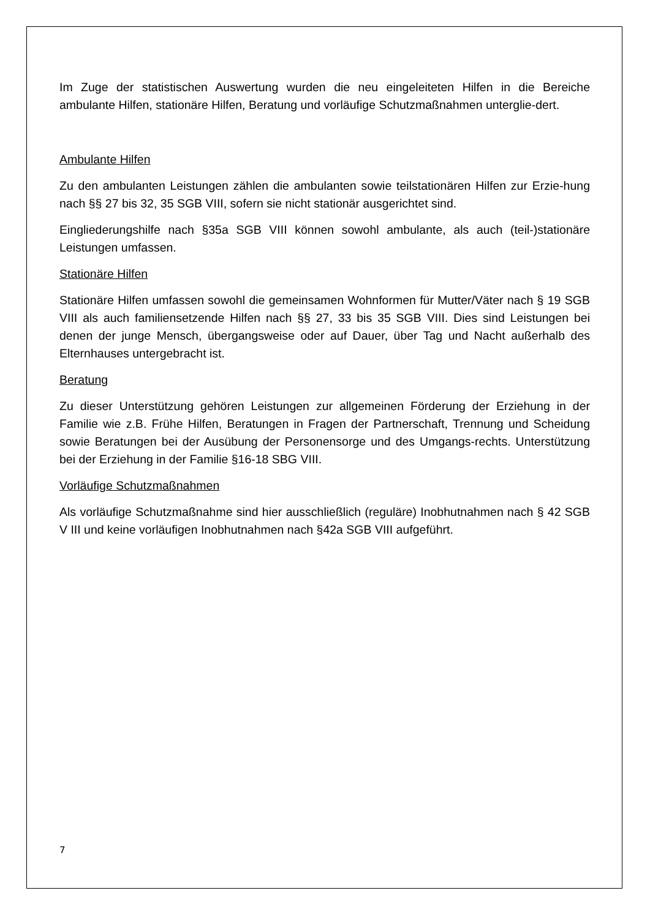Im Zuge der statistischen Auswertung wurden die neu eingeleiteten Hilfen in die Bereiche ambulante Hilfen, stationäre Hilfen, Beratung und vorläufige Schutzmaßnahmen unterglie-dert.
Ambulante Hilfen
Zu den ambulanten Leistungen zählen die ambulanten sowie teilstationären Hilfen zur Erzie-hung nach §§ 27 bis 32, 35 SGB VIII, sofern sie nicht stationär ausgerichtet sind.
Eingliederungshilfe nach §35a SGB VIII können sowohl ambulante, als auch (teil-)stationäre Leistungen umfassen.
Stationäre Hilfen
Stationäre Hilfen umfassen sowohl die gemeinsamen Wohnformen für Mutter/Väter nach § 19 SGB VIII als auch familiensetzende Hilfen nach §§ 27, 33 bis 35 SGB VIII. Dies sind Leistungen bei denen der junge Mensch, übergangsweise oder auf Dauer, über Tag und Nacht außerhalb des Elternhauses untergebracht ist.
Beratung
Zu dieser Unterstützung gehören Leistungen zur allgemeinen Förderung der Erziehung in der Familie wie z.B. Frühe Hilfen, Beratungen in Fragen der Partnerschaft, Trennung und Scheidung sowie Beratungen bei der Ausübung der Personensorge und des Umgangs-rechts. Unterstützung bei der Erziehung in der Familie §16-18 SBG VIII.
Vorläufige Schutzmaßnahmen
Als vorläufige Schutzmaßnahme sind hier ausschließlich (reguläre) Inobhutnahmen nach § 42 SGB V III und keine vorläufigen Inobhutnahmen nach §42a SGB VIII aufgeführt.
7